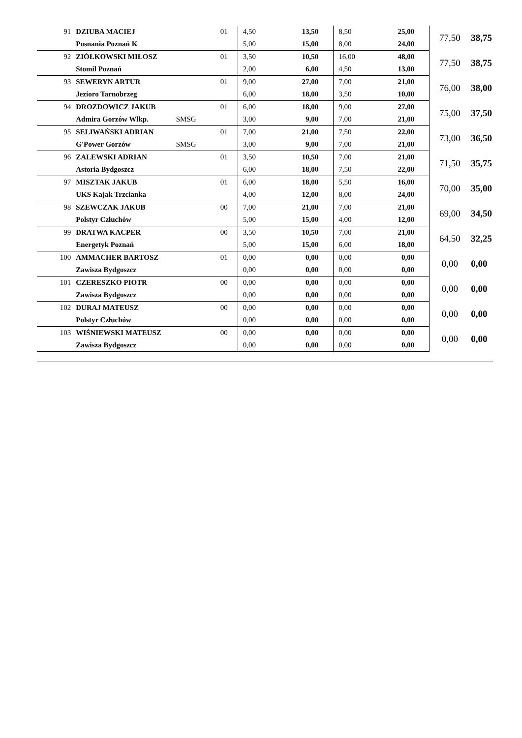| 91 | DZIUBA MACIEJ | 01 | 4,50 | 13,50 | 8,50 | 25,00 | 77,50 | 38,75 |
| | Posnania Poznań K | | 5,00 | 15,00 | 8,00 | 24,00 | | |
| 92 | ZIÓŁKOWSKI MIŁOSZ | 01 | 3,50 | 10,50 | 16,00 | 48,00 | 77,50 | 38,75 |
| | Stomil Poznań | | 2,00 | 6,00 | 4,50 | 13,00 | | |
| 93 | SEWERYN ARTUR | 01 | 9,00 | 27,00 | 7,00 | 21,00 | 76,00 | 38,00 |
| | Jezioro Tarnobrzeg | | 6,00 | 18,00 | 3,50 | 10,00 | | |
| 94 | DROZDOWICZ JAKUB | 01 | 6,00 | 18,00 | 9,00 | 27,00 | 75,00 | 37,50 |
| | Admira Gorzów Wlkp. | SMSG | 3,00 | 9,00 | 7,00 | 21,00 | | |
| 95 | SELIWAŃSKI ADRIAN | 01 | 7,00 | 21,00 | 7,50 | 22,00 | 73,00 | 36,50 |
| | G'Power Gorzów | SMSG | 3,00 | 9,00 | 7,00 | 21,00 | | |
| 96 | ZALEWSKI ADRIAN | 01 | 3,50 | 10,50 | 7,00 | 21,00 | 71,50 | 35,75 |
| | Astoria Bydgoszcz | | 6,00 | 18,00 | 7,50 | 22,00 | | |
| 97 | MISZTAK JAKUB | 01 | 6,00 | 18,00 | 5,50 | 16,00 | 70,00 | 35,00 |
| | UKS Kajak Trzcianka | | 4,00 | 12,00 | 8,00 | 24,00 | | |
| 98 | SZEWCZAK JAKUB | 00 | 7,00 | 21,00 | 7,00 | 21,00 | 69,00 | 34,50 |
| | Polstyr Człuchów | | 5,00 | 15,00 | 4,00 | 12,00 | | |
| 99 | DRATWA KACPER | 00 | 3,50 | 10,50 | 7,00 | 21,00 | 64,50 | 32,25 |
| | Energetyk Poznań | | 5,00 | 15,00 | 6,00 | 18,00 | | |
| 100 | AMMACHER BARTOSZ | 01 | 0,00 | 0,00 | 0,00 | 0,00 | 0,00 | 0,00 |
| | Zawisza Bydgoszcz | | 0,00 | 0,00 | 0,00 | 0,00 | | |
| 101 | CZERESZKO PIOTR | 00 | 0,00 | 0,00 | 0,00 | 0,00 | 0,00 | 0,00 |
| | Zawisza Bydgoszcz | | 0,00 | 0,00 | 0,00 | 0,00 | | |
| 102 | DURAJ MATEUSZ | 00 | 0,00 | 0,00 | 0,00 | 0,00 | 0,00 | 0,00 |
| | Polstyr Człuchów | | 0,00 | 0,00 | 0,00 | 0,00 | | |
| 103 | WIŚNIEWSKI MATEUSZ | 00 | 0,00 | 0,00 | 0,00 | 0,00 | 0,00 | 0,00 |
| | Zawisza Bydgoszcz | | 0,00 | 0,00 | 0,00 | 0,00 | | |